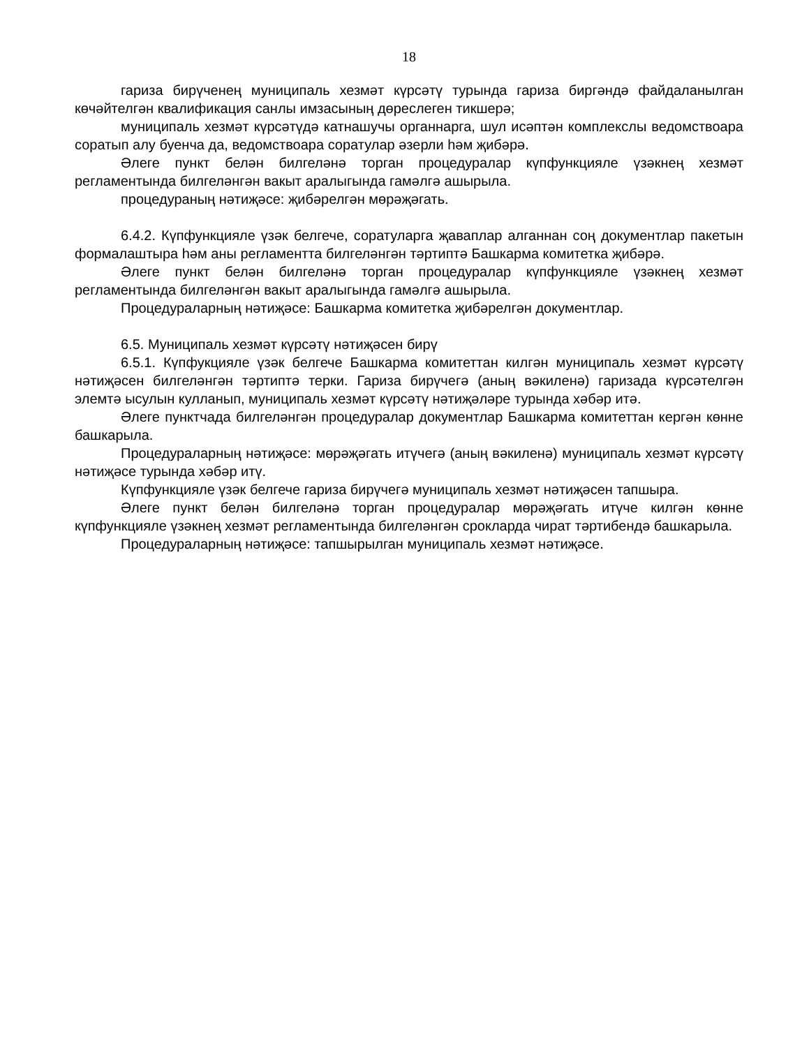18
гариза бирүченең муниципаль хезмәт күрсәтү турында гариза биргәндә файдаланылган көчәйтелгән квалификация санлы имзасының дөреслеген тикшерә;
муниципаль хезмәт күрсәтүдә катнашучы органнарга, шул исәптән комплекслы ведомствоара соратып алу буенча да, ведомствоара соратулар әзерли һәм җибәрә.
Әлеге пункт белән билгеләнә торган процедуралар күпфункцияле үзәкнең хезмәт регламентында билгеләнгән вакыт аралыгында гамәлгә ашырыла.
процедураның нәтиҗәсе: җибәрелгән мөрәҗәгать.
6.4.2. Күпфункцияле үзәк белгече, соратуларга җаваплар алганнан соң документлар пакетын формалаштыра һәм аны регламентта билгеләнгән тәртиптә Башкарма комитетка җибәрә.
Әлеге пункт белән билгеләнә торган процедуралар күпфункцияле үзәкнең хезмәт регламентында билгеләнгән вакыт аралыгында гамәлгә ашырыла.
Процедураларның нәтиҗәсе: Башкарма комитетка җибәрелгән документлар.
6.5. Муниципаль хезмәт күрсәтү нәтиҗәсен бирү
6.5.1. Күпфукцияле үзәк белгече Башкарма комитеттан килгән муниципаль хезмәт күрсәтү нәтиҗәсен билгеләнгән тәртиптә терки. Гариза бирүчегә (аның вәкиленә) гаризада күрсәтелгән элемтә ысулын кулланып, муниципаль хезмәт күрсәтү нәтиҗәләре турында хәбәр итә.
Әлеге пунктчада билгеләнгән процедуралар документлар Башкарма комитеттан кергән көнне башкарыла.
Процедураларның нәтиҗәсе: мөрәҗәгать итүчегә (аның вәкиленә) муниципаль хезмәт күрсәтү нәтиҗәсе турында хәбәр итү.
Күпфункцияле үзәк белгече гариза бирүчегә муниципаль хезмәт нәтиҗәсен тапшыра.
Әлеге пункт белән билгеләнә торган процедуралар мөрәҗәгать итүче килгән көнне күпфункцияле үзәкнең хезмәт регламентында билгеләнгән срокларда чират тәртибендә башкарыла.
Процедураларның нәтиҗәсе: тапшырылган муниципаль хезмәт нәтиҗәсе.